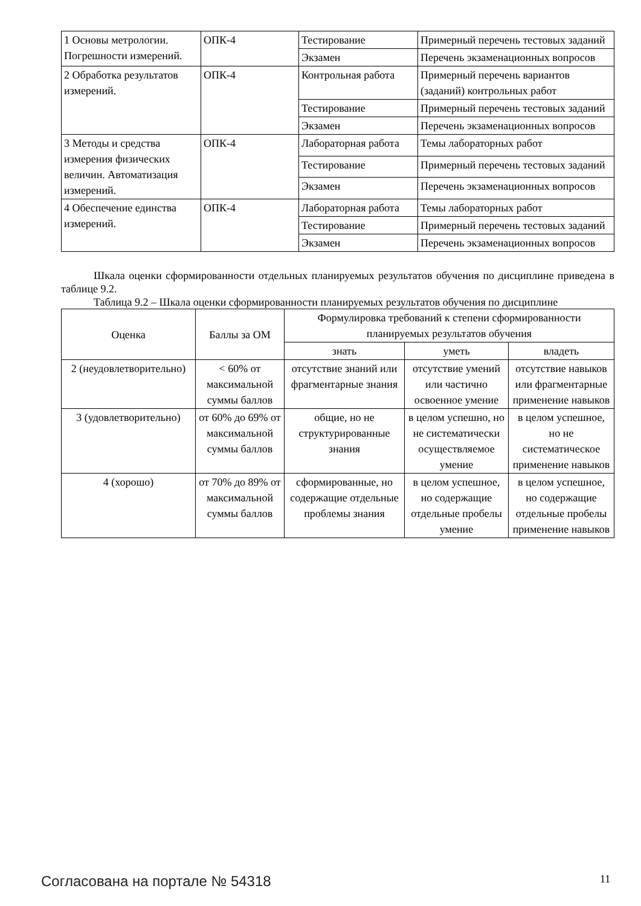| 1 Основы метрологии. Погрешности измерений. | ОПК-4 | Тестирование | Примерный перечень тестовых заданий |
| | | Экзамен | Перечень экзаменационных вопросов |
| 2 Обработка результатов измерений. | ОПК-4 | Контрольная работа | Примерный перечень вариантов (заданий) контрольных работ |
| | | Тестирование | Примерный перечень тестовых заданий |
| | | Экзамен | Перечень экзаменационных вопросов |
| 3 Методы и средства измерения физических величин. Автоматизация измерений. | ОПК-4 | Лабораторная работа | Темы лабораторных работ |
| | | Тестирование | Примерный перечень тестовых заданий |
| | | Экзамен | Перечень экзаменационных вопросов |
| 4 Обеспечение единства измерений. | ОПК-4 | Лабораторная работа | Темы лабораторных работ |
| | | Тестирование | Примерный перечень тестовых заданий |
| | | Экзамен | Перечень экзаменационных вопросов |
Шкала оценки сформированности отдельных планируемых результатов обучения по дисциплине приведена в таблице 9.2.
Таблица 9.2 – Шкала оценки сформированности планируемых результатов обучения по дисциплине
| Оценка | Баллы за ОМ | Формулировка требований к степени сформированности планируемых результатов обучения | | |
| --- | --- | --- | --- | --- |
| | | знать | уметь | владеть |
| 2 (неудовлетворительно) | < 60% от максимальной суммы баллов | отсутствие знаний или фрагментарные знания | отсутствие умений или частично освоенное умение | отсутствие навыков или фрагментарные применение навыков |
| 3 (удовлетворительно) | от 60% до 69% от максимальной суммы баллов | общие, но не структурированные знания | в целом успешно, но не систематически осуществляемое умение | в целом успешное, но не систематическое применение навыков |
| 4 (хорошо) | от 70% до 89% от максимальной суммы баллов | сформированные, но содержащие отдельные проблемы знания | в целом успешное, но содержащие отдельные пробелы умение | в целом успешное, но содержащие отдельные пробелы применение навыков |
Согласована на портале № 54318 11